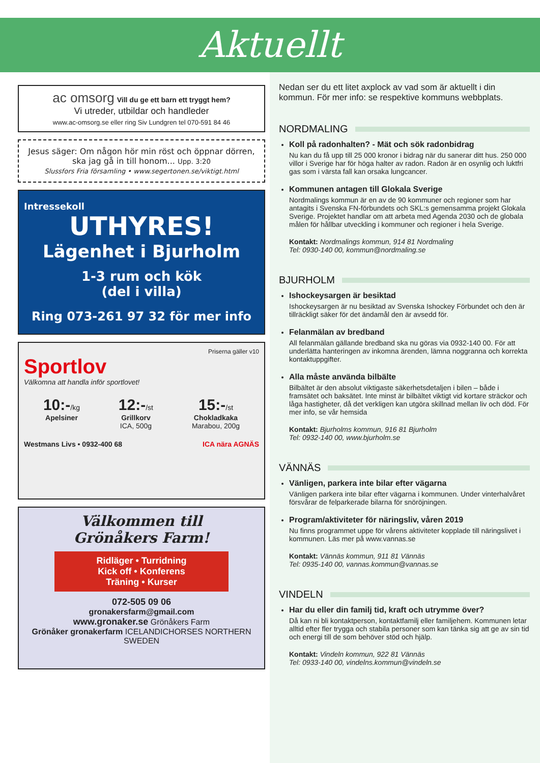Aktuellt
ac omsorg Vill du ge ett barn ett tryggt hem?
Vi utreder, utbildar och handleder
www.ac-omsorg.se eller ring Siv Lundgren tel 070-591 84 46
Jesus säger: Om någon hör min röst och öppnar dörren, ska jag gå in till honom... Upp. 3:20
Slussfors Fria församling • www.segertonen.se/viktigt.html
Intressekoll
UTHYRES!
Lägenhet i Bjurholm
1-3 rum och kök
(del i villa)
Ring 073-261 97 32 för mer info
Priserna gäller v10
Sportlov
Välkomna att handla inför sportlovet!
10:-/kg
Apelsiner
12:-/st
Grillkorv
ICA, 500g
15:-/st
Chokladkaka
Marabou, 200g
Westmans Livs • 0932-400 68 ICA nära AGNÄS
Välkommen till
Grönåkers Farm!
Ridläger • Turridning
Kick off • Konferens
Träning • Kurser
072-505 09 06
gronakersfarm@gmail.com
www.gronaker.se Grönåkers Farm
Grönåker gronakerfarm ICELANDICHORSES NORTHERN SWEDEN
Nedan ser du ett litet axplock av vad som är aktuellt i din kommun. För mer info: se respektive kommuns webbplats.
NORDMALING
Koll på radonhalten? - Mät och sök radonbidrag
Nu kan du få upp till 25 000 kronor i bidrag när du sanerar ditt hus. 250 000 villor i Sverige har för höga halter av radon. Radon är en osynlig och luktfri gas som i värsta fall kan orsaka lungcancer.
Kommunen antagen till Glokala Sverige
Nordmalings kommun är en av de 90 kommuner och regioner som har antagits i Svenska FN-förbundets och SKL:s gemensamma projekt Glokala Sverige. Projektet handlar om att arbeta med Agenda 2030 och de globala målen för hållbar utveckling i kommuner och regioner i hela Sverige.
Kontakt: Nordmalings kommun, 914 81 Nordmaling
Tel: 0930-140 00, kommun@nordmaling.se
BJURHOLM
Ishockeysargen är besiktad
Ishockeysargen är nu besiktad av Svenska Ishockey Förbundet och den är tillräckligt säker för det ändamål den är avsedd för.
Felanmälan av bredband
All felanmälan gällande bredband ska nu göras via 0932-140 00. För att underlätta hanteringen av inkomna ärenden, lämna noggranna och korrekta kontaktuppgifter.
Alla måste använda bilbälte
Bilbältet är den absolut viktigaste säkerhetsdetaljen i bilen – både i framsätet och baksätet. Inte minst är bilbältet viktigt vid kortare sträckor och låga hastigheter, då det verkligen kan utgöra skillnad mellan liv och död. För mer info, se vår hemsida
Kontakt: Bjurholms kommun, 916 81 Bjurholm
Tel: 0932-140 00, www.bjurholm.se
VÄNNÄS
Vänligen, parkera inte bilar efter vägarna
Vänligen parkera inte bilar efter vägarna i kommunen. Under vinterhalvåret försvårar de felparkerade bilarna för snöröjningen.
Program/aktiviteter för näringsliv, våren 2019
Nu finns programmet uppe för vårens aktiviteter kopplade till näringslivet i kommunen. Läs mer på www.vannas.se
Kontakt: Vännäs kommun, 911 81 Vännäs
Tel: 0935-140 00, vannas.kommun@vannas.se
VINDELN
Har du eller din familj tid, kraft och utrymme över?
Då kan ni bli kontaktperson, kontaktfamilj eller familjehem. Kommunen letar alltid efter fler trygga och stabila personer som kan tänka sig att ge av sin tid och energi till de som behöver stöd och hjälp.
Kontakt: Vindeln kommun, 922 81 Vännäs
Tel: 0933-140 00, vindelns.kommun@vindeln.se